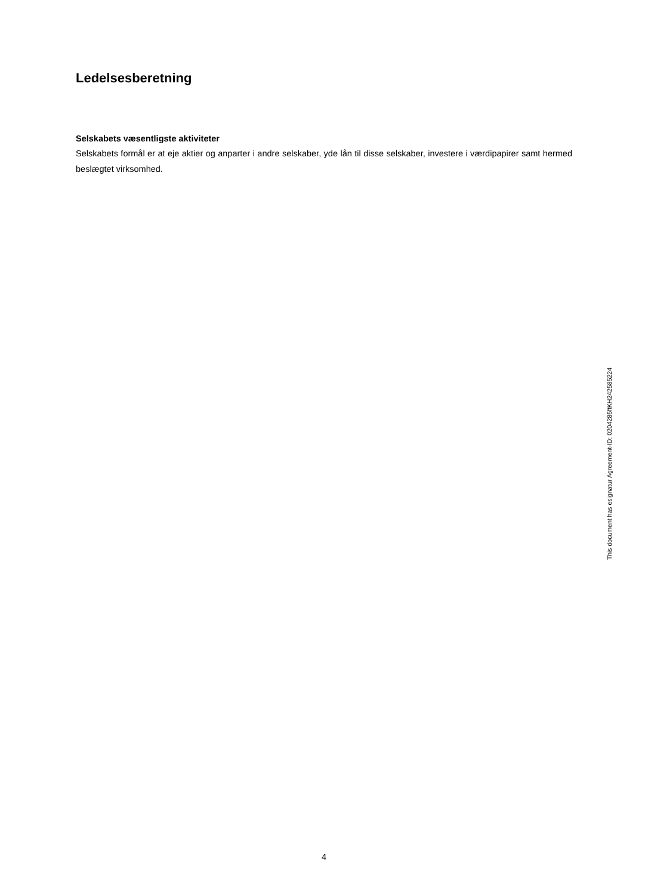Ledelsesberetning
Selskabets væsentligste aktiviteter
Selskabets formål er at eje aktier og anparter i andre selskaber, yde lån til disse selskaber, investere i værdipapirer samt hermed beslægtet virksomhed.
This document has esignatur Agreement-ID: 0204285ftKH242585224
4